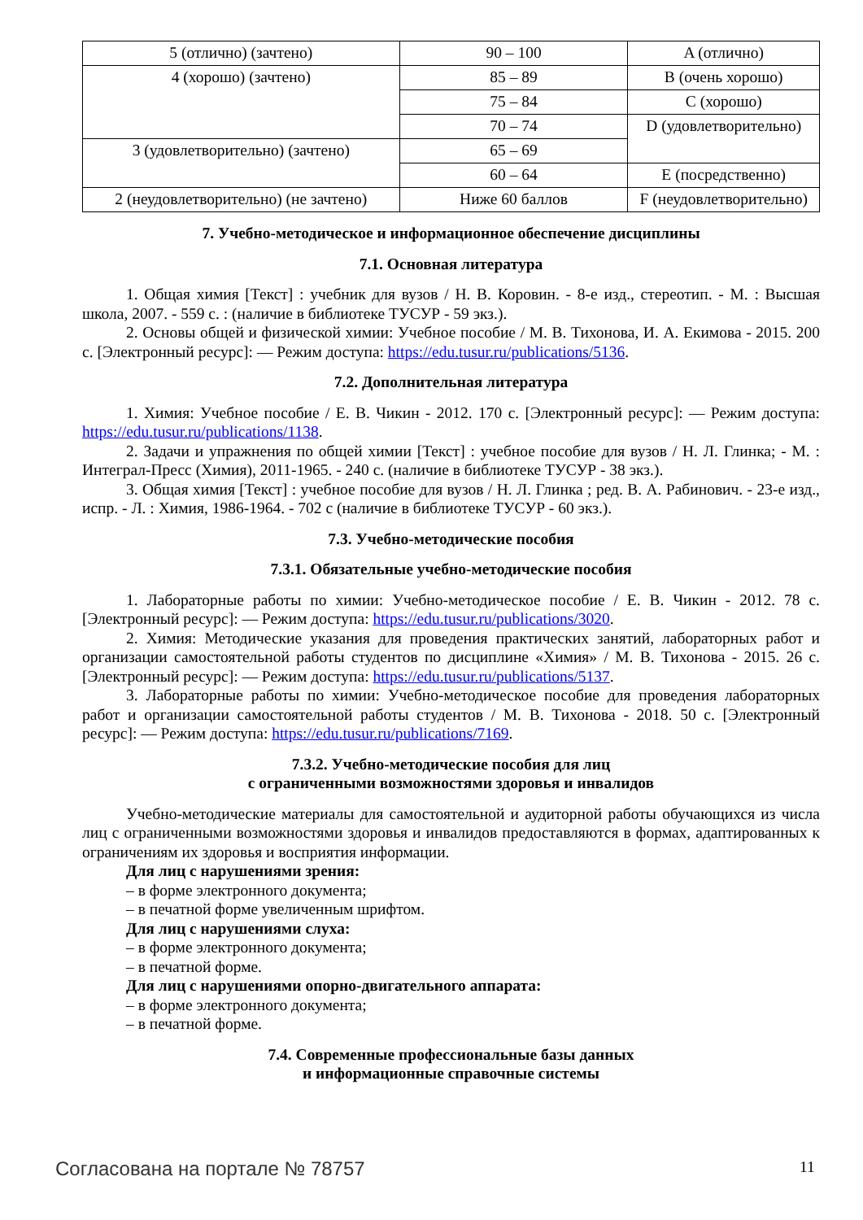| 5 (отлично) (зачтено) | 90 – 100 | A (отлично) |
| 4 (хорошо) (зачтено) | 85 – 89 | B (очень хорошо) |
| | 75 – 84 | C (хорошо) |
| | 70 – 74 | D (удовлетворительно) |
| 3 (удовлетворительно) (зачтено) | 65 – 69 | |
| | 60 – 64 | E (посредственно) |
| 2 (неудовлетворительно) (не зачтено) | Ниже 60 баллов | F (неудовлетворительно) |
7. Учебно-методическое и информационное обеспечение дисциплины
7.1. Основная литература
1. Общая химия [Текст] : учебник для вузов / Н. В. Коровин. - 8-е изд., стереотип. - М. : Высшая школа, 2007. - 559 с. : (наличие в библиотеке ТУСУР - 59 экз.).
2. Основы общей и физической химии: Учебное пособие / М. В. Тихонова, И. А. Екимова - 2015. 200 с. [Электронный ресурс]: — Режим доступа: https://edu.tusur.ru/publications/5136.
7.2. Дополнительная литература
1. Химия: Учебное пособие / Е. В. Чикин - 2012. 170 с. [Электронный ресурс]: — Режим доступа: https://edu.tusur.ru/publications/1138.
2. Задачи и упражнения по общей химии [Текст] : учебное пособие для вузов / Н. Л. Глинка; - М. : Интеграл-Пресс (Химия), 2011-1965. - 240 с. (наличие в библиотеке ТУСУР - 38 экз.).
3. Общая химия [Текст] : учебное пособие для вузов / Н. Л. Глинка ; ред. В. А. Рабинович. - 23-е изд., испр. - Л. : Химия, 1986-1964. - 702 с (наличие в библиотеке ТУСУР - 60 экз.).
7.3. Учебно-методические пособия
7.3.1. Обязательные учебно-методические пособия
1. Лабораторные работы по химии: Учебно-методическое пособие / Е. В. Чикин - 2012. 78 с. [Электронный ресурс]: — Режим доступа: https://edu.tusur.ru/publications/3020.
2. Химия: Методические указания для проведения практических занятий, лабораторных работ и организации самостоятельной работы студентов по дисциплине «Химия» / М. В. Тихонова - 2015. 26 с. [Электронный ресурс]: — Режим доступа: https://edu.tusur.ru/publications/5137.
3. Лабораторные работы по химии: Учебно-методическое пособие для проведения лабораторных работ и организации самостоятельной работы студентов / М. В. Тихонова - 2018. 50 с. [Электронный ресурс]: — Режим доступа: https://edu.tusur.ru/publications/7169.
7.3.2. Учебно-методические пособия для лиц
с ограниченными возможностями здоровья и инвалидов
Учебно-методические материалы для самостоятельной и аудиторной работы обучающихся из числа лиц с ограниченными возможностями здоровья и инвалидов предоставляются в формах, адаптированных к ограничениям их здоровья и восприятия информации.
Для лиц с нарушениями зрения:
– в форме электронного документа;
– в печатной форме увеличенным шрифтом.
Для лиц с нарушениями слуха:
– в форме электронного документа;
– в печатной форме.
Для лиц с нарушениями опорно-двигательного аппарата:
– в форме электронного документа;
– в печатной форме.
7.4. Современные профессиональные базы данных
и информационные справочные системы
Согласована на портале № 78757 11